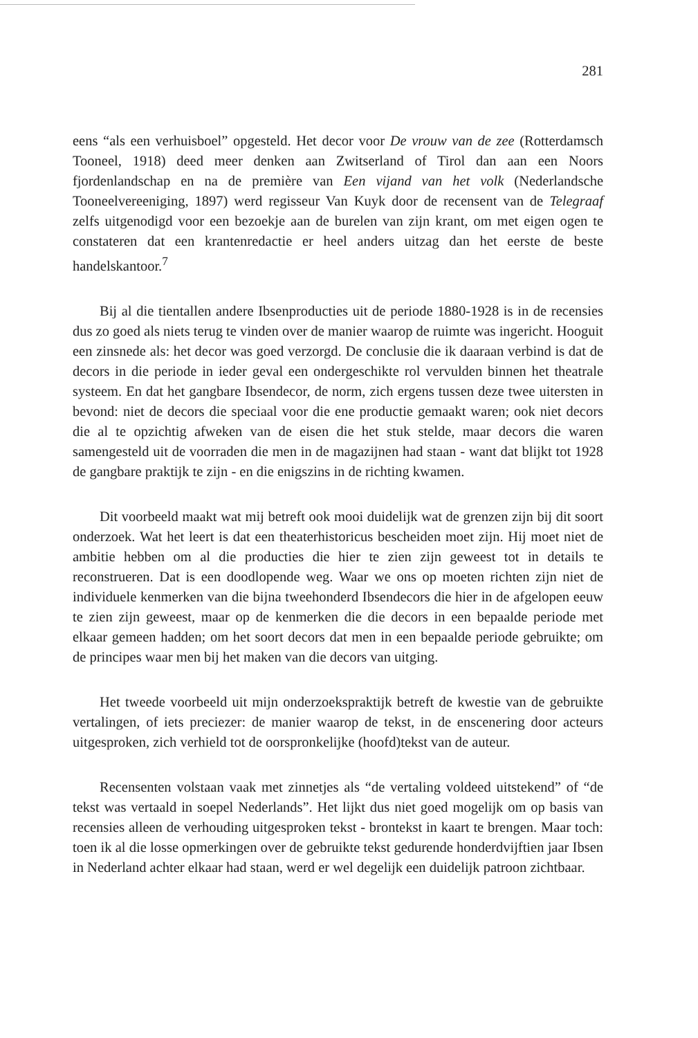281
eens “als een verhuisboel” opgesteld. Het decor voor De vrouw van de zee (Rotterdamsch Tooneel, 1918) deed meer denken aan Zwitserland of Tirol dan aan een Noors fjordenlandschap en na de première van Een vijand van het volk (Nederlandsche Tooneelvereeniging, 1897) werd regisseur Van Kuyk door de recensent van de Telegraaf zelfs uitgenodigd voor een bezoekje aan de burelen van zijn krant, om met eigen ogen te constateren dat een krantenredactie er heel anders uitzag dan het eerste de beste handelskantoor.<sup>7</sup>
Bij al die tientallen andere Ibsenproducties uit de periode 1880-1928 is in de recensies dus zo goed als niets terug te vinden over de manier waarop de ruimte was ingericht. Hooguit een zinsnede als: het decor was goed verzorgd. De conclusie die ik daaraan verbind is dat de decors in die periode in ieder geval een ondergeschikte rol vervulden binnen het theatrale systeem. En dat het gangbare Ibsendecor, de norm, zich ergens tussen deze twee uitersten in bevond: niet de decors die speciaal voor die ene productie gemaakt waren; ook niet decors die al te opzichtig afweken van de eisen die het stuk stelde, maar decors die waren samengesteld uit de voorraden die men in de magazijnen had staan - want dat blijkt tot 1928 de gangbare praktijk te zijn - en die enigszins in de richting kwamen.
Dit voorbeeld maakt wat mij betreft ook mooi duidelijk wat de grenzen zijn bij dit soort onderzoek. Wat het leert is dat een theaterhistoricus bescheiden moet zijn. Hij moet niet de ambitie hebben om al die producties die hier te zien zijn geweest tot in details te reconstrueren. Dat is een doodlopende weg. Waar we ons op moeten richten zijn niet de individuele kenmerken van die bijna tweehonderd Ibsendecors die hier in de afgelopen eeuw te zien zijn geweest, maar op de kenmerken die die decors in een bepaalde periode met elkaar gemeen hadden; om het soort decors dat men in een bepaalde periode gebruikte; om de principes waar men bij het maken van die decors van uitging.
Het tweede voorbeeld uit mijn onderzoekspraktijk betreft de kwestie van de gebruikte vertalingen, of iets preciezer: de manier waarop de tekst, in de enscenering door acteurs uitgesproken, zich verhield tot de oorspronkelijke (hoofd)tekst van de auteur.
Recensenten volstaan vaak met zinnetjes als “de vertaling voldeed uitstekend” of “de tekst was vertaald in soepel Nederlands”. Het lijkt dus niet goed mogelijk om op basis van recensies alleen de verhouding uitgesproken tekst - brontekst in kaart te brengen. Maar toch: toen ik al die losse opmerkingen over de gebruikte tekst gedurende honderdvijftien jaar Ibsen in Nederland achter elkaar had staan, werd er wel degelijk een duidelijk patroon zichtbaar.